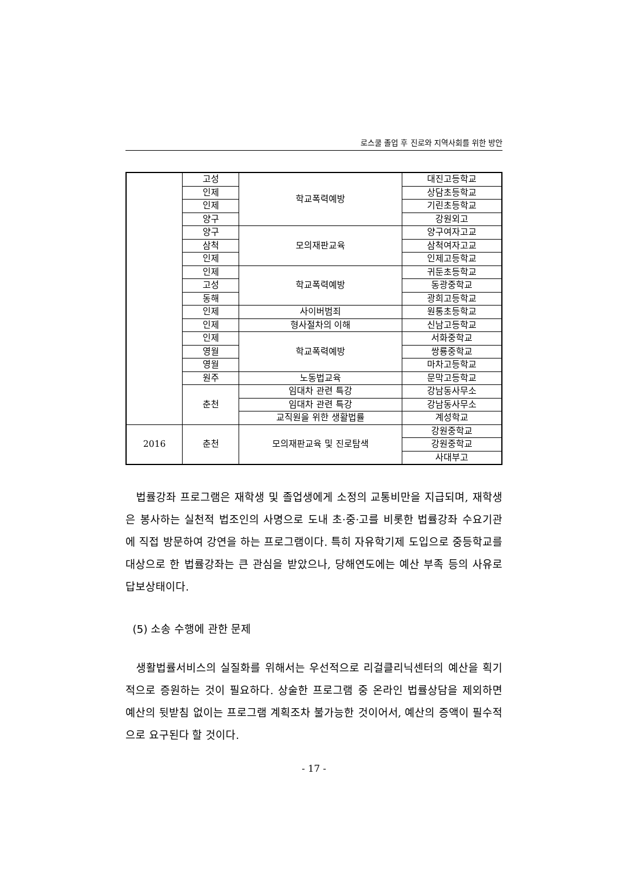로스쿨 졸업 후 진로와 지역사회를 위한 방안
| | 고성 | 학교폭력예방 | 대진고등학교 |
| | 인제 | | 상담초등학교 |
| | 인제 | | 기린초등학교 |
| | 양구 | | 강원외고 |
| | 양구 | 모의재판교육 | 양구여자고교 |
| | 삼척 | | 삼척여자고교 |
| | 인제 | | 인제고등학교 |
| | 인제 | 학교폭력예방 | 귀둔초등학교 |
| | 고성 | | 동광중학교 |
| | 동해 | | 광희고등학교 |
| | 인제 | 사이버범죄 | 원통초등학교 |
| | 인제 | 형사절차의 이해 | 신남고등학교 |
| | 인제 | 학교폭력예방 | 서화중학교 |
| | 영월 | | 쌍룡중학교 |
| | 영월 | | 마차고등학교 |
| | 원주 | 노동법교육 | 문막고등학교 |
| | 춘천 | 임대차 관련 특강 | 강남동사무소 |
| | | 임대차 관련 특강 | 강남동사무소 |
| | | 교직원을 위한 생활법률 | 계성학교 |
| 2016 | 춘천 | 모의재판교육 및 진로탐색 | 강원중학교 |
| | | | 강원중학교 |
| | | | 사대부고 |
법률강좌 프로그램은 재학생 및 졸업생에게 소정의 교통비만을 지급되며, 재학생은 봉사하는 실천적 법조인의 사명으로 도내 초·중·고를 비롯한 법률강좌 수요기관에 직접 방문하여 강연을 하는 프로그램이다. 특히 자유학기제 도입으로 중등학교를 대상으로 한 법률강좌는 큰 관심을 받았으나, 당해연도에는 예산 부족 등의 사유로 답보상태이다.
(5) 소송 수행에 관한 문제
생활법률서비스의 실질화를 위해서는 우선적으로 리걸클리닉센터의 예산을 획기적으로 증원하는 것이 필요하다. 상술한 프로그램 중 온라인 법률상담을 제외하면 예산의 뒷받침 없이는 프로그램 계획조차 불가능한 것이어서, 예산의 증액이 필수적으로 요구된다 할 것이다.
- 17 -